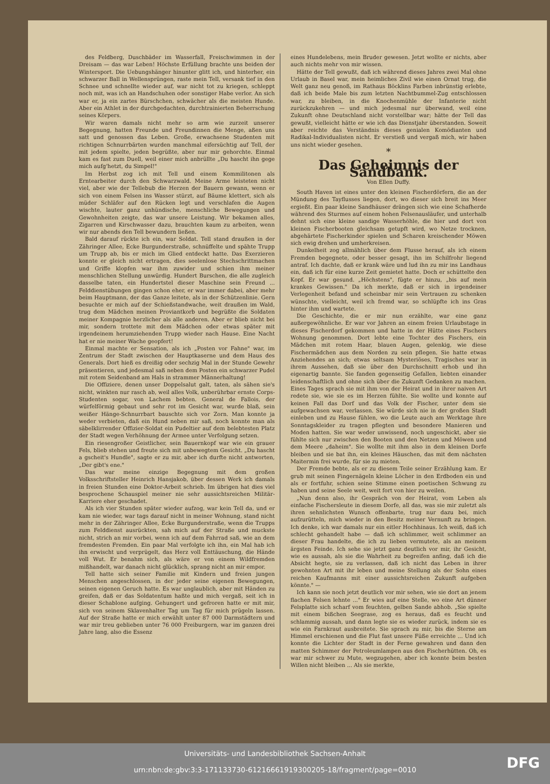des Feldberg, Duschbäder im Wasserfall, Freischwimmen in der Dreisam — das war Leben! Höchste Erfüllung brachte uns beiden der Wintersport. Die Uebungshänger hinunter glitt ich, und hinterher, ein schwarzer Ball in Wellensprüngen, raste mein Tell, versank tief in den Schnee und schnellte wieder auf, war nicht tot zu kriegen, schleppt noch mit, was ich an Handschuhen oder sonstiger Habe verlor. An sich war er, ja ein zartes Bürschchen, schwächer als die meisten Hunde. Aber ein Athlet in der durchgedachten, durchtrainierten Beherrschung seines Körpers.
Wir waren damals nicht mehr so arm wie zurzeit unserer Begegnung, hatten Freunde und Freundinnen die Menge, aßen uns satt und genossen das Leben. Große, erwachsene Studenten mit richtigen Schnurrbärten wurden manchmal eifersüchtig auf Tell, der mit jedem spielte, jeden begrüßte, aber nur mir gehorchte. Einmal kam es fast zum Duell, weil einer mich anbrüllte „Du hascht ihn gege mich aufg'hetzt, du Simpel!"
Im Herbst zog ich mit Tell und einem Kommilitonen als Erntearbeiter durch den Schwarzwald. Meine Arme leisteten nicht viel, aber wie der Tellebub die Herzen der Bauern gewann, wenn er sich von einem Felsen ins Wasser stürzt, auf Bäume klettert, sich als müder Schläfer auf den Rücken legt und verschlafen die Augen wischte, lauter ganz unhündische, menschliche Bewegungen und Gewohnheiten zeigte, das war unsere Leistung. Wir bekamen alles, Zigarren und Kirschwasser dazu, brauchten kaum zu arbeiten, wenn wir nur abends den Tell bewundern ließen.
Bald darauf rückte ich ein, war Soldat. Tell stand draußen in der Zähringer Allee, Ecke Burgunderstraße, schnüffelte und spähte Trupp um Trupp ab, bis er mich im Glied entdeckt hatte. Das Exerzieren konnte er gleich nicht ertragen, dies seelenlose Stechschrittmachen und Griffe klopfen war ihm zuwider und schien ihm meiner menschlichen Stellung unwürdig. Hundert Burschen, die alle zugleich dasselbe taten, ein Hundertstel dieser Maschine sein Freund ... Felddienstübungen gingen schon eher, er war immer dabei, aber mehr beim Hauptmann, der das Ganze leitete, als in der Schützenlinie. Gern besuchte er mich auf der Schießstandwache, weit draußen im Wald, trug dem Mädchen meinen Proviantkorb und begrüßte die Soldaten meiner Kompagnie herzlicher als alle anderen. Aber er blieb nicht bei mir, sondern trottete mit dem Mädchen oder etwas später mit irgendeinem herumziehenden Trupp wieder nach Hause. Eine Nacht hat er nie meiner Wache geopfert!
Einmal machte er Sensation, als ich „Posten vor Fahne" war, im Zentrum der Stadt zwischen der Hauptkaserne und dem Haus des Generals. Dort hieß es dreißig oder sechzig Mal in der Stunde Gewehr präsentieren, und jedesmal saß neben dem Posten ein schwarzer Pudel mit rotem Seidenband am Hals in strammer Männerhaltung!
Die Offiziere, denen unser Doppelsalut galt, taten, als sähen sie's nicht, winkten nur rasch ab, weil alles Volk, unberührbar ernste Corps-Studenten sogar, von Lachem bebten. General de Fallois, der würfelförmig gebaut und sehr rot im Gesicht war, wurde blaß, sein weißer Hänge-Schnurrbart bauschte sich vor Zorn. Man konnte ja weder verbieten, daß ein Hund neben mir saß, noch konnte man als säbelklirrender Offizier-Soldat ein Pudeltier auf dem belebtesten Platz der Stadt wegen Verhöhnung der Armee unter Verfolgung setzen.
Ein riesengroßer Geistlicher, sein Bauernkopf war wie ein grauer Fels, blieb stehen und freute sich mit unbewegtem Gesicht. „Du hascht a gscheit's Hundle", sagte er zu mir, aber ich durfte nicht antworten, „Der gibt's ene."
Das war meine einzige Begegnung mit dem großen Volksschriftsteller Heinrich Hansjakob, über dessen Werk ich damals in freien Stunden eine Doktor-Arbeit schrieb. Im übrigen hat dies viel besprochene Schauspiel meiner nie sehr aussichtsreichen Militär-Karriere eher geschadet.
Als ich vier Stunden später wieder aufzog, war kein Tell da, und er kam nie wieder, war tags darauf nicht in meiner Wohnung, stand nicht mehr in der Zähringer Allee, Ecke Burgunderstraße, wenn die Trupps zum Felddienst ausrückten, sah mich auf der Straße und muckste nicht, strich an mir vorbei, wenn ich auf dem Fahrrad saß, wie an dem fremdesten Fremden. Ein paar Mal verfolgte ich ihn, ein Mal hab ich ihn erwischt und verprügelt, das Herz voll Enttäuschung, die Hände voll Wut. Er benahm sich, als wäre er von einem Wildfremden mißhandelt, war danach nicht glücklich, sprang nicht an mir empor.
Tell hatte sich seiner Familie mit Kindern und freien jungen Menschen angeschlossen, in der jeder seine eigenen Bewegungen, seinen eigenen Geruch hatte. Es war unglaublich, aber mit Händen zu greifen, daß er das Soldatentum haßte und mich vergaß, seit ich in dieser Schablone aufging. Gehungert und gefroren hatte er mit mir, sich von seinem Sklavenhalter Tag um Tag für mich prügeln lassen. Auf der Straße hatte er mich erwählt unter 87 000 Darmstädtern und war mir treu geblieben unter 76 000 Freiburgern, war im ganzen drei Jahre lang, also die Essenz
eines Hundelebens, mein Bruder gewesen. Jetzt wollte er nichts, aber auch nichts mehr von mir wissen.
Hätte der Tell gewußt, daß ich während dieses Jahres zwei Mal ohne Urlaub in Basel war, mein heimliches Zivil wie einen Ornat trug, die Welt ganz neu genoß, im Rathaus Böcklins Farben inbrünstig erlebte, daß ich beide Male bis zum letzten Nachtbummel-Zug entschlossen war, zu bleiben, in die Knochenmühle der Infanterie nicht zurückzukehren — und mich jedesmal nur überwand, weil eine Zukunft ohne Deutschland nicht vorstellbar war; hätte der Tell das gewußt, vielleicht hätte er wie ich das Dienstjahr überstanden. Soweit aber reichte das Verständnis dieses genialen Komödianten und Radikal-Individualisten nicht. Er verstieß und vergaß mich, wir haben uns nicht wieder gesehen.
*
Das Geheimnis der Sandbank.
Von Ellen Duffy.
South Haven ist eines unter den kleinen Fischerdörfern, die an der Mündung des Tayflusses liegen, dort, wo dieser sich breit ins Meer ergießt. Ein paar kleine Sandhäuser drängen sich wie eine Schafherde während des Sturmes auf einem hohen Felsenausläufer, und unterhalb dehnt sich eine kleine sandige Wasserhöhle, die hier und dort von kleinen Fischerbooten gleichsam getupft wird, wo Netze trocknen, abgehärtete Fischerkinder spielen und Scharen kreischender Möwen sich ewig drehen und umherkreisen.
Dunkelheit zog allmählich über dem Flusse herauf, als ich einem Fremden begegnete, oder besser gesagt, ihn im Schilfrohr liegend antraf. Ich dachte, daß er krank wäre und lud ihn zu mir ins Landhaus ein, daß ich für eine kurze Zeit gemietet hatte. Doch er schüttelte den Kopf. Er war gesund. „Höchstens", fügte er hinzu, „bis auf mein krankes Gewissen." Da ich merkte, daß er sich in irgendeiner Verlegenheit befand und scheinbar mir sein Vertrauen zu schenken wünschte, vielleicht, weil ich fremd war, so schlüpfte ich ins Gras hinter ihm und wartete.
Die Geschichte, die er mir nun erzählte, war eine ganz außergewöhnliche. Er war vor Jahren an einem freien Urlaubstage in dieses Fischerdorf gekommen und hatte in der Hütte eines Fischers Wohnung genommen. Dort lebte eine Tochter des Fischers, ein Mädchen mit rotem Haar, blauen Augen, gelenkig, wie diese Fischermädchen aus dem Norden zu sein pflegen. Sie hatte etwas Anziehendes an sich; etwas seltsam Mysteriöses, Tragisches war in ihrem Aussehen, daß sie über den Durchschnitt erhob und ihn eigenartig bannte. Sie fanden gegenseitig Gefallen, liebten einander leidenschaftlich und ohne sich über die Zukunft Gedanken zu machen. Eines Tages sprach sie mit ihm von der Heirat und in ihrer naiven Art redete sie, wie sie es im Herzen fühlte. Sie wollte und konnte auf keinen Fall das Dorf und das Volk der Fischer, unter dem sie aufgewachsen war, verlassen. Sie würde sich nie in der großen Stadt einleben und zu Hause fühlen, wo die Leute auch am Werktage ihre Sonntagskleider zu tragen pflegten und besondere Manieren und Moden hatten. Sie war weder unwissend, noch ungeschickt, aber sie fühlte sich nur zwischen den Booten und den Netzen und Möwen und dem Meere „daheim". Sie wollte mit ihm also in dem kleinen Dorfe bleiben und sie bat ihn, ein kleines Häuschen, das mit dem nächsten Maitermin frei wurde, für sie zu mieten.
Der Fremde bebte, als er zu diesem Teile seiner Erzählung kam. Er grub mit seinen Fingernägeln kleine Löcher in den Erdboden ein und als er fortfuhr, schien seine Stimme einen poetischen Schwung zu haben und seine Seele weit, weit fort von hier zu weilen.
„Nun denn also, ihr Gespräch von der Heirat, vom Leben als einfache Fischersleute in diesem Dorfe, all das, was sie mir zuletzt als ihren sehnlichsten Wunsch offenbarte, trug nur dazu bei, mich aufzurütteln, mich wieder in den Besitz meiner Vernunft zu bringen. Ich denke, ich war damals nur ein eitler Hochhinaus. Ich weiß, daß ich schlecht gehandelt habe — daß ich schlimmer, weit schlimmer an dieser Frau handelte, die ich zu lieben vermutete, als an meinem ärgsten Feinde. Ich sehe sie jetzt ganz deutlich vor mir, ihr Gesicht, wie es aussah, als sie die Wahrheit zu begreifen anfing, daß ich die Absicht hegte, sie zu verlassen, daß ich nicht das Leben in ihrer gewohnten Art mit ihr leben und meine Stellung als der Sohn eines reichen Kaufmanns mit einer aussichtsreichen Zukunft aufgeben könnte." —
Ich kann sie noch jetzt deutlich vor mir sehen, wie sie dort an jenem flachen Felsen lehnte ..." Er wies auf eine Stelle, wo eine Art dünner Felsplatte sich scharf vom feuchten, gelben Sande abhob. „Sie spielte mit einem bißchen Seegrase, zog es heraus, daß es feucht und schlammig aussah, und dann legte sie es wieder zurück, indem sie es wie ein Farnkraut ausbreitete. Sie sprach zu mir, bis die Sterne am Himmel erschienen und die Flut fast unsere Füße erreichte ... Und ich konnte die Lichter der Stadt in der Ferne gewahren und dann den matten Schimmer der Petroleumlampen aus den Fischerhütten. Oh, es war mir schwer zu Mute, wegzugehen, aber ich konnte beim besten Willen nicht bleiben ... Als sie merkte,
Universitäts- und Landesbibliothek Sachsen-Anhalt
urn:nbn:de:gbv:3:3-171133730-61216661919300205-18/fragment/page=0010
DFG